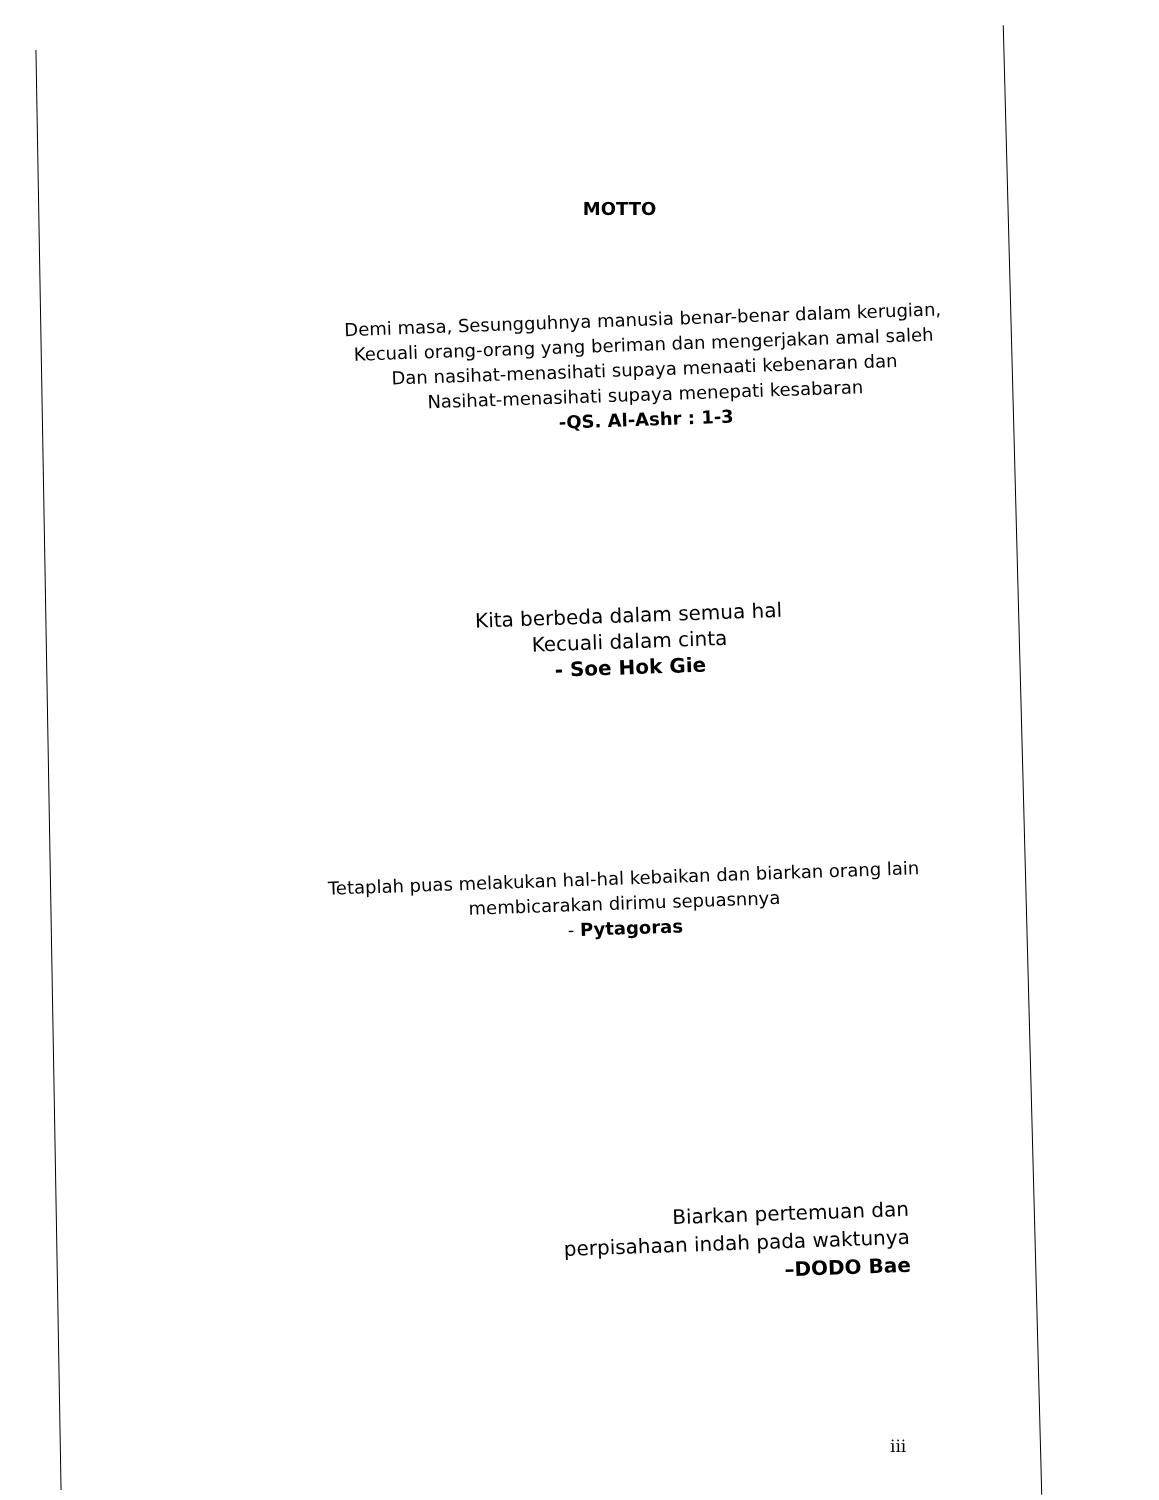MOTTO
Demi masa, Sesungguhnya manusia benar-benar dalam kerugian,
Kecuali orang-orang yang beriman dan mengerjakan amal saleh
Dan nasihat-menasihati supaya menaati kebenaran dan
Nasihat-menasihati supaya menepati kesabaran
-QS. Al-Ashr : 1-3
Kita berbeda dalam semua hal
Kecuali dalam cinta
- Soe Hok Gie
Tetaplah puas melakukan hal-hal kebaikan dan biarkan orang lain
membicarakan dirimu sepuasnnya
- Pytagoras
Biarkan pertemuan dan
perpisahaan indah pada waktunya
–DODO Bae
iii